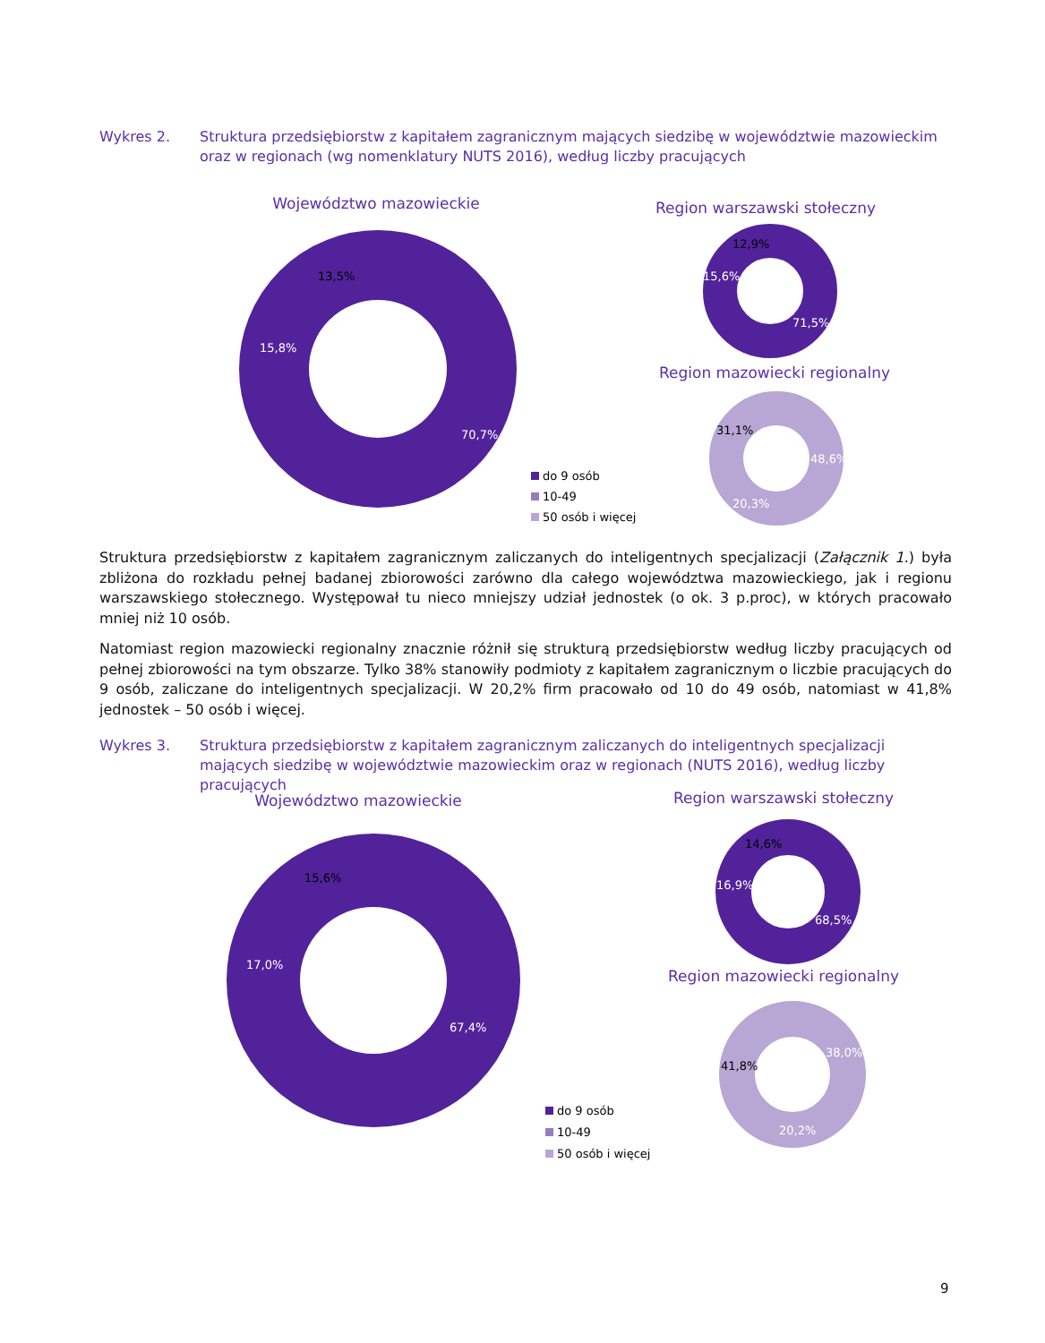Wykres 2. Struktura przedsiębiorstw z kapitałem zagranicznym mających siedzibę w województwie mazowieckim oraz w regionach (wg nomenklatury NUTS 2016), według liczby pracujących
Województwo mazowieckie
70,7%
15,8%
13,5%
Region warszawski stołeczny
12,9%
15,6%
71,5%
Region mazowiecki regionalny
31,1%
48,6%
20,3%
do 9 osób
10-49
50 osób i więcej
Struktura przedsiębiorstw z kapitałem zagranicznym zaliczanych do inteligentnych specjalizacji (Załącznik 1.) była zbliżona do rozkładu pełnej badanej zbiorowości zarówno dla całego województwa mazowieckiego, jak i regionu warszawskiego stołecznego. Występował tu nieco mniejszy udział jednostek (o ok. 3 p.proc), w których pracowało mniej niż 10 osób.
Natomiast region mazowiecki regionalny znacznie różnił się strukturą przedsiębiorstw według liczby pracujących od pełnej zbiorowości na tym obszarze. Tylko 38% stanowiły podmioty z kapitałem zagranicznym o liczbie pracujących do 9 osób, zaliczane do inteligentnych specjalizacji. W 20,2% firm pracowało od 10 do 49 osób, natomiast w 41,8% jednostek – 50 osób i więcej.
Wykres 3. Struktura przedsiębiorstw z kapitałem zagranicznym zaliczanych do inteligentnych specjalizacji mających siedzibę w województwie mazowieckim oraz w regionach (NUTS 2016), według liczby pracujących
Województwo mazowieckie
67,4%
17,0%
15,6%
Region warszawski stołeczny
14,6%
16,9%
68,5%
Region mazowiecki regionalny
41,8%
38,0%
20,2%
do 9 osób
10-49
50 osób i więcej
9